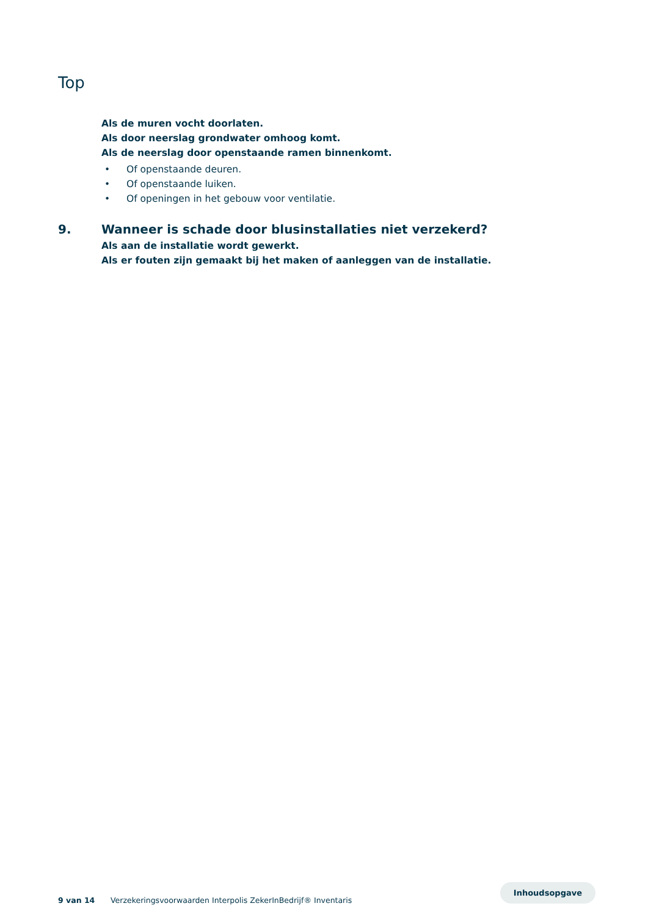Top
Als de muren vocht doorlaten.
Als door neerslag grondwater omhoog komt.
Als de neerslag door openstaande ramen binnenkomt.
• Of openstaande deuren.
• Of openstaande luiken.
• Of openingen in het gebouw voor ventilatie.
9. Wanneer is schade door blusinstallaties niet verzekerd?
Als aan de installatie wordt gewerkt.
Als er fouten zijn gemaakt bij het maken of aanleggen van de installatie.
9 van 14 Verzekeringsvoorwaarden Interpolis ZekerInBedrijf® Inventaris Inhoudsopgave